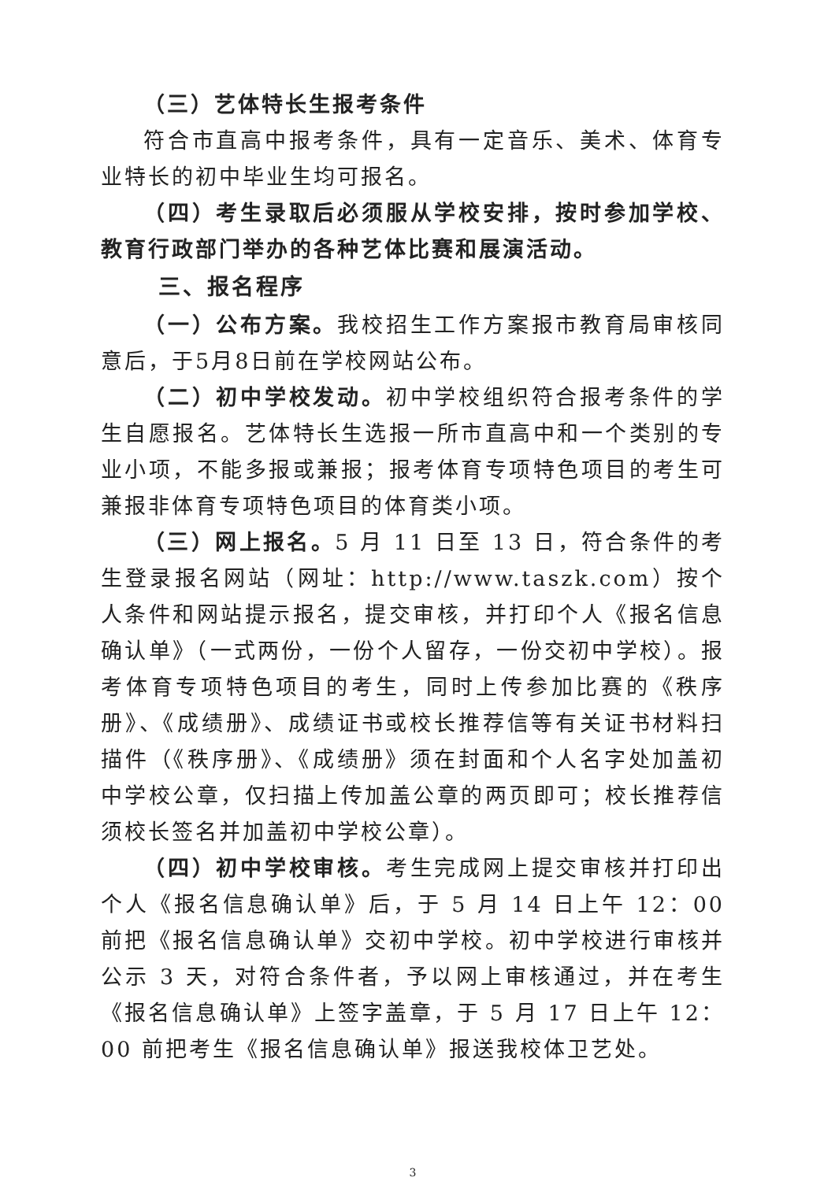（三）艺体特长生报考条件
符合市直高中报考条件，具有一定音乐、美术、体育专业特长的初中毕业生均可报名。
（四）考生录取后必须服从学校安排，按时参加学校、教育行政部门举办的各种艺体比赛和展演活动。
三、报名程序
（一）公布方案。我校招生工作方案报市教育局审核同意后，于5月8日前在学校网站公布。
（二）初中学校发动。初中学校组织符合报考条件的学生自愿报名。艺体特长生选报一所市直高中和一个类别的专业小项，不能多报或兼报；报考体育专项特色项目的考生可兼报非体育专项特色项目的体育类小项。
（三）网上报名。5 月 11 日至 13 日，符合条件的考生登录报名网站（网址：http://www.taszk.com）按个人条件和网站提示报名，提交审核，并打印个人《报名信息确认单》（一式两份，一份个人留存，一份交初中学校）。报考体育专项特色项目的考生，同时上传参加比赛的《秩序册》、《成绩册》、成绩证书或校长推荐信等有关证书材料扫描件（《秩序册》、《成绩册》须在封面和个人名字处加盖初中学校公章，仅扫描上传加盖公章的两页即可；校长推荐信须校长签名并加盖初中学校公章）。
（四）初中学校审核。考生完成网上提交审核并打印出个人《报名信息确认单》后，于 5 月 14 日上午 12：00 前把《报名信息确认单》交初中学校。初中学校进行审核并公示 3 天，对符合条件者，予以网上审核通过，并在考生《报名信息确认单》上签字盖章，于 5 月 17 日上午 12：00 前把考生《报名信息确认单》报送我校体卫艺处。
3